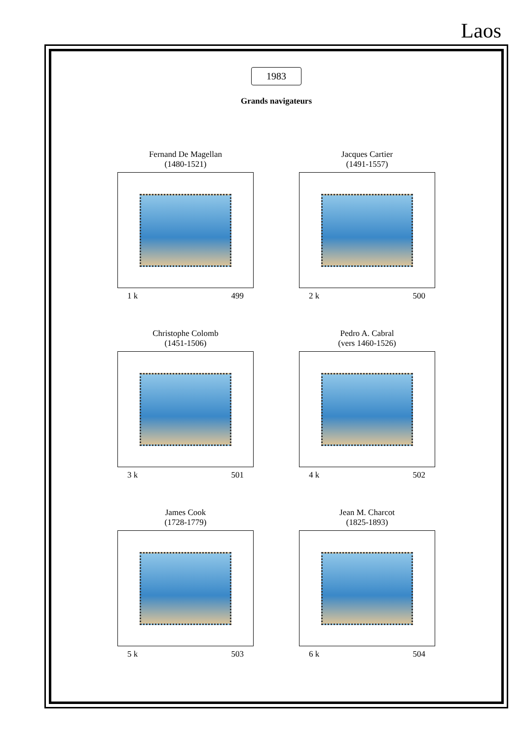Laos
1983
Grands navigateurs
Fernand De Magellan
(1480-1521)
1 k 499
Jacques Cartier
(1491-1557)
2 k 500
Christophe Colomb
(1451-1506)
3 k 501
Pedro A. Cabral
(vers 1460-1526)
4 k 502
James Cook
(1728-1779)
5 k 503
Jean M. Charcot
(1825-1893)
6 k 504